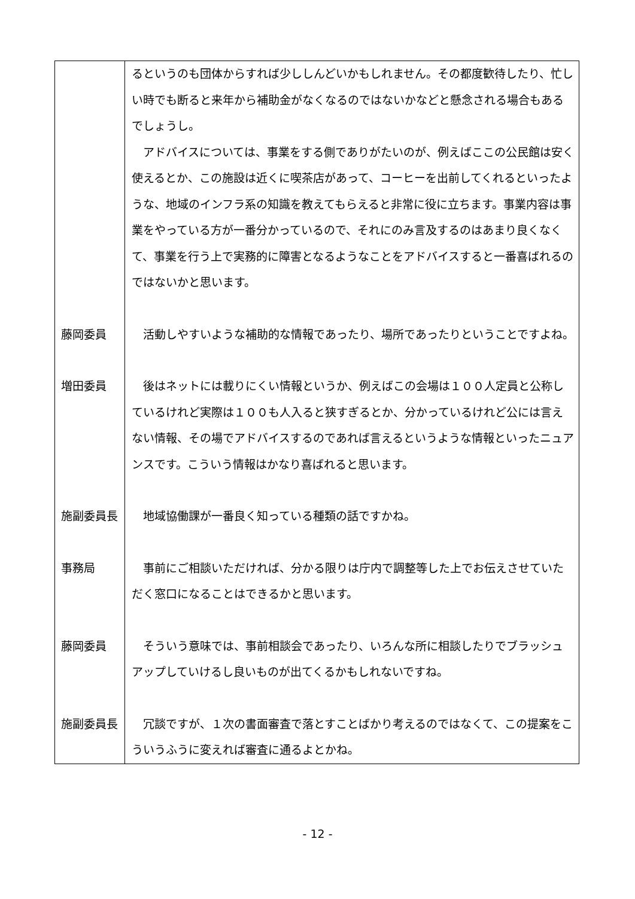| | るというのも団体からすれば少ししんどいかもしれません。その都度歓待したり、忙しい時でも断ると来年から補助金がなくなるのではないかなどと懸念される場合もあるでしょうし。 アドバイスについては、事業をする側でありがたいのが、例えばここの公民館は安く使えるとか、この施設は近くに喫茶店があって、コーヒーを出前してくれるといったような、地域のインフラ系の知識を教えてもらえると非常に役に立ちます。事業内容は事業をやっている方が一番分かっているので、それにのみ言及するのはあまり良くなくて、事業を行う上で実務的に障害となるようなことをアドバイスすると一番喜ばれるのではないかと思います。 |
| 藤岡委員 | 活動しやすいような補助的な情報であったり、場所であったりということですよね。 |
| 増田委員 | 後はネットには載りにくい情報というか、例えばこの会場は１００人定員と公称しているけれど実際は１００も人入ると狭すぎるとか、分かっているけれど公には言えない情報、その場でアドバイスするのであれば言えるというような情報といったニュアンスです。こういう情報はかなり喜ばれると思います。 |
| 施副委員長 | 地域協働課が一番良く知っている種類の話ですかね。 |
| 事務局 | 事前にご相談いただければ、分かる限りは庁内で調整等した上でお伝えさせていただく窓口になることはできるかと思います。 |
| 藤岡委員 | そういう意味では、事前相談会であったり、いろんな所に相談したりでブラッシュアップしていけるし良いものが出てくるかもしれないですね。 |
| 施副委員長 | 冗談ですが、１次の書面審査で落とすことばかり考えるのではなくて、この提案をこういうふうに変えれば審査に通るよとかね。 |
- 12 -